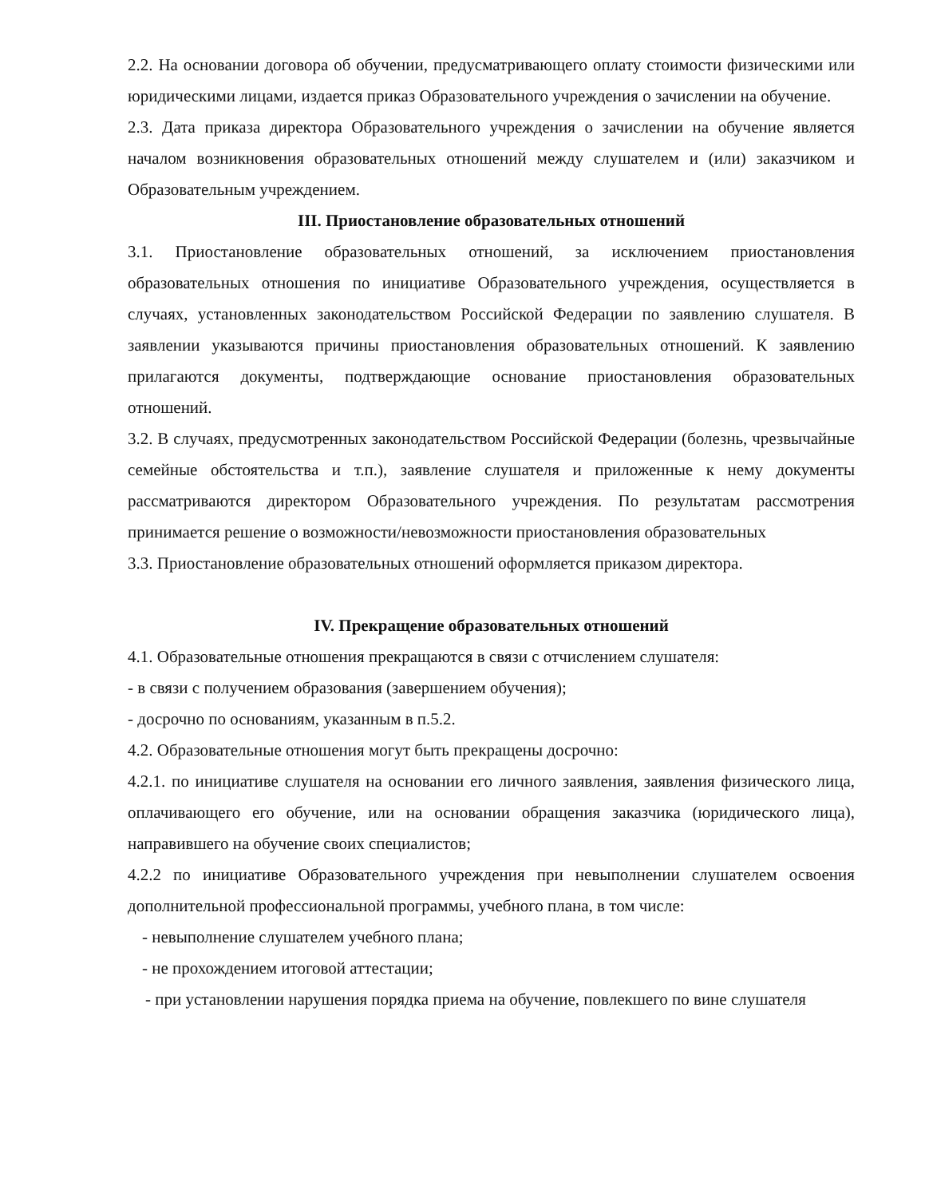2.2. На основании договора об обучении, предусматривающего оплату стоимости физическими или юридическими лицами, издается приказ Образовательного учреждения о зачислении на обучение.
2.3. Дата приказа директора Образовательного учреждения о зачислении на обучение является началом возникновения образовательных отношений между слушателем и (или) заказчиком и Образовательным учреждением.
III. Приостановление образовательных отношений
3.1. Приостановление образовательных отношений, за исключением приостановления образовательных отношения по инициативе Образовательного учреждения, осуществляется в случаях, установленных законодательством Российской Федерации по заявлению слушателя. В заявлении указываются причины приостановления образовательных отношений. К заявлению прилагаются документы, подтверждающие основание приостановления образовательных отношений.
3.2. В случаях, предусмотренных законодательством Российской Федерации (болезнь, чрезвычайные семейные обстоятельства и т.п.), заявление слушателя и приложенные к нему документы рассматриваются директором Образовательного учреждения. По результатам рассмотрения принимается решение о возможности/невозможности приостановления образовательных
3.3. Приостановление образовательных отношений оформляется приказом директора.
IV. Прекращение образовательных отношений
4.1. Образовательные отношения прекращаются в связи с отчислением слушателя:
- в связи с получением образования (завершением обучения);
- досрочно по основаниям, указанным в п.5.2.
4.2. Образовательные отношения могут быть прекращены досрочно:
4.2.1. по инициативе слушателя на основании его личного заявления, заявления физического лица, оплачивающего его обучение, или на основании обращения заказчика (юридического лица), направившего на обучение своих специалистов;
4.2.2 по инициативе Образовательного учреждения при невыполнении слушателем освоения дополнительной профессиональной программы, учебного плана, в том числе:
- невыполнение слушателем учебного плана;
- не прохождением итоговой аттестации;
- при установлении нарушения порядка приема на обучение, повлекшего по вине слушателя